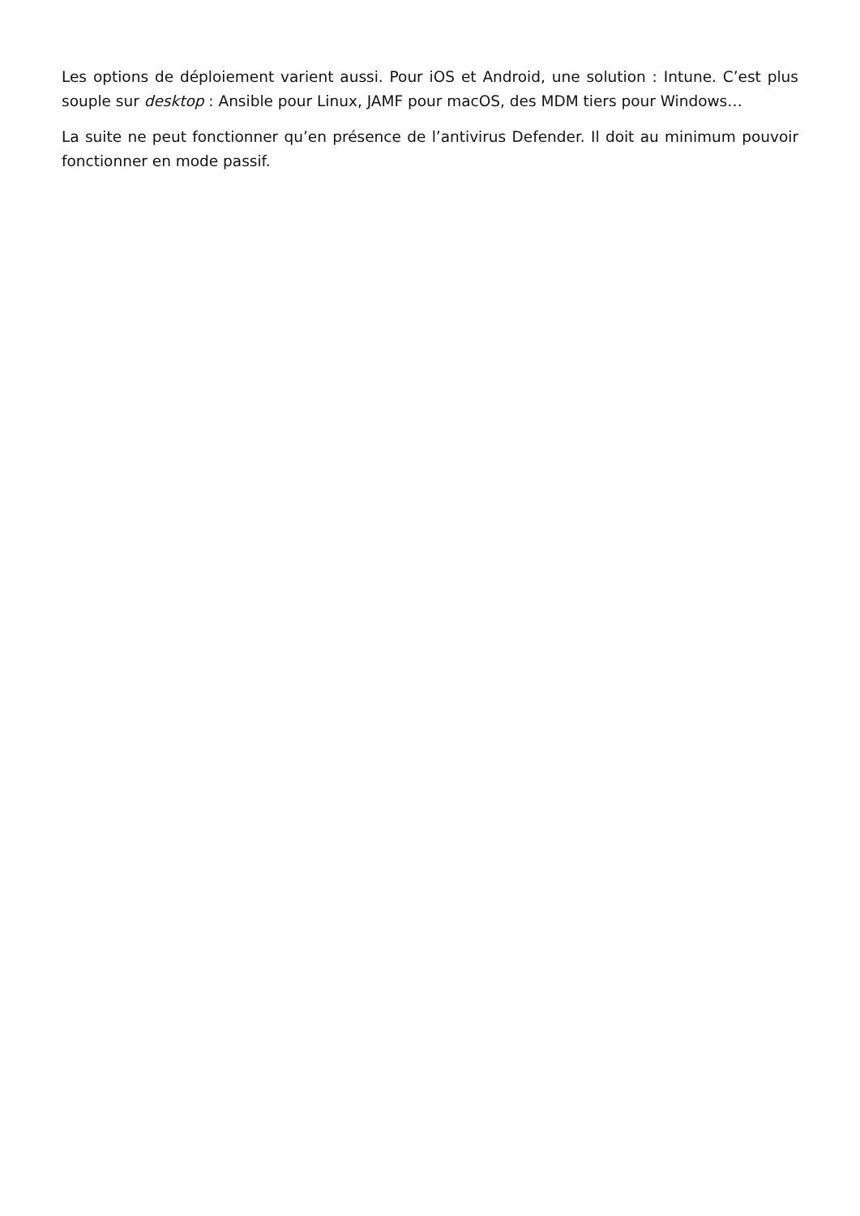Les options de déploiement varient aussi. Pour iOS et Android, une solution : Intune. C’est plus souple sur desktop : Ansible pour Linux, JAMF pour macOS, des MDM tiers pour Windows…
La suite ne peut fonctionner qu’en présence de l’antivirus Defender. Il doit au minimum pouvoir fonctionner en mode passif.